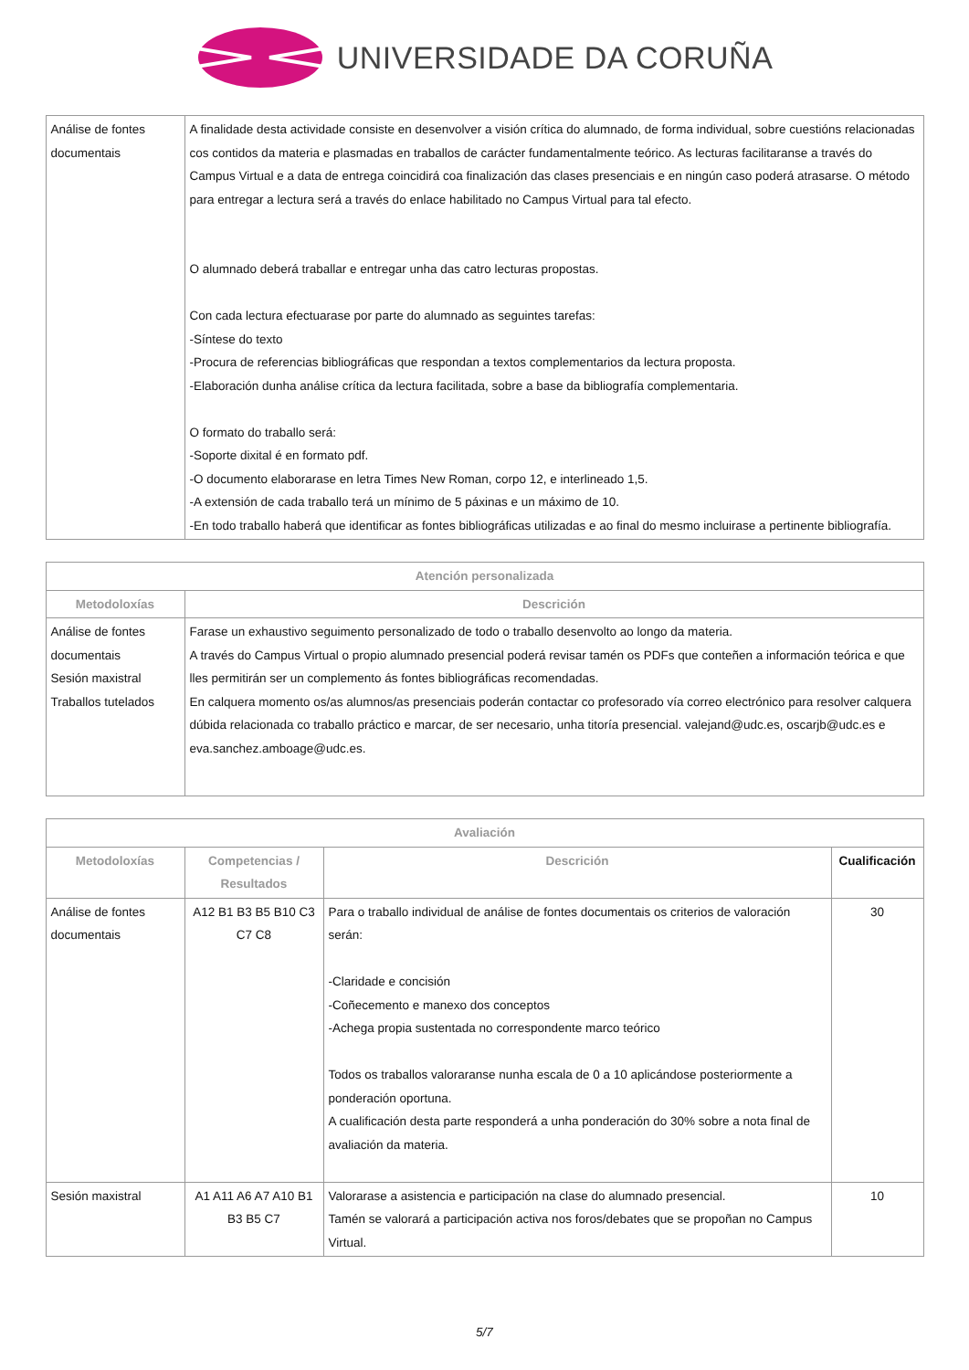UNIVERSIDADE DA CORUÑA
| Análise de fontes documentais | A finalidade desta actividade consiste en desenvolver a visión crítica do alumnado, de forma individual, sobre cuestións relacionadas cos contidos da materia e plasmadas en traballos de carácter fundamentalmente teórico. As lecturas facilitaranse a través do Campus Virtual e a data de entrega coincidirá coa finalización das clases presenciais e en ningún caso poderá atrasarse. O método para entregar a lectura será a través do enlace habilitado no Campus Virtual para tal efecto. O alumnado deberá traballar e entregar unha das catro lecturas propostas. Con cada lectura efectuarase por parte do alumnado as seguintes tarefas: -Síntese do texto -Procura de referencias bibliográficas que respondan a textos complementarios da lectura proposta. -Elaboración dunha análise crítica da lectura facilitada, sobre a base da bibliografía complementaria. O formato do traballo será: -Soporte dixital é en formato pdf. -O documento elaborarase en letra Times New Roman, corpo 12, e interlineado 1,5. -A extensión de cada traballo terá un mínimo de 5 páxinas e un máximo de 10. -En todo traballo haberá que identificar as fontes bibliográficas utilizadas e ao final do mesmo incluirase a pertinente bibliografía. |
| Atención personalizada | |
| --- | --- |
| Metodoloxías | Descrición |
| Análise de fontes documentais Sesión maxistral Traballos tutelados | Farase un exhaustivo seguimento personalizado de todo o traballo desenvolto ao longo da materia. A través do Campus Virtual o propio alumnado presencial poderá revisar tamén os PDFs que conteñen a información teórica e que lles permitirán ser un complemento ás fontes bibliográficas recomendadas. En calquera momento os/as alumnos/as presenciais poderán contactar co profesorado vía correo electrónico para resolver calquera dúbida relacionada co traballo práctico e marcar, de ser necesario, unha titoría presencial. valejand@udc.es, oscarjb@udc.es e eva.sanchez.amboage@udc.es. |
| Avaliación | | | |
| --- | --- | --- | --- |
| Metodoloxías | Competencias / Resultados | Descrición | Cualificación |
| Análise de fontes documentais | A12 B1 B3 B5 B10 C3 C7 C8 | Para o traballo individual de análise de fontes documentais os criterios de valoración serán: -Claridade e concisión -Coñecemento e manexo dos conceptos -Achega propia sustentada no correspondente marco teórico Todos os traballos valoraranse nunha escala de 0 a 10 aplicándose posteriormente a ponderación oportuna. A cualificación desta parte responderá a unha ponderación do 30% sobre a nota final de avaliación da materia. | 30 |
| Sesión maxistral | A1 A11 A6 A7 A10 B1 B3 B5 C7 | Valorarase a asistencia e participación na clase do alumnado presencial. Tamén se valorará a participación activa nos foros/debates que se propoñan no Campus Virtual. | 10 |
5/7